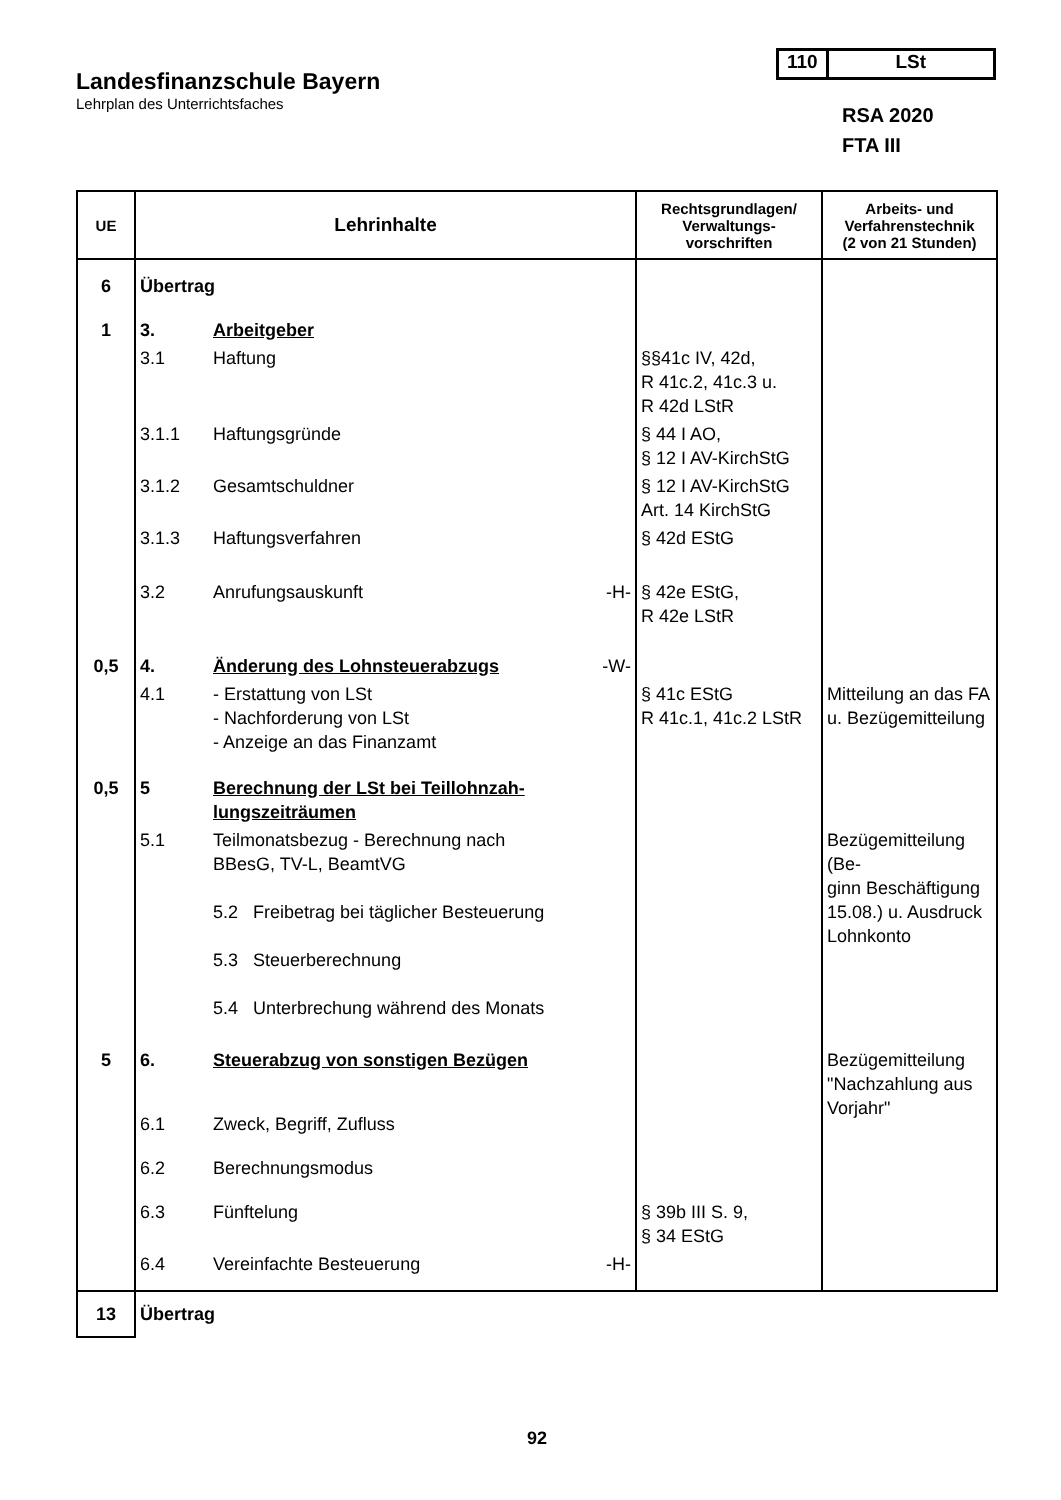Landesfinanzschule Bayern
Lehrplan des Unterrichtsfaches
110 LSt
RSA 2020
FTA III
| UE | Lehrinhalte | | | Rechtsgrundlagen/ Verwaltungs- vorschriften | Arbeits- und Verfahrenstechnik (2 von 21 Stunden) |
| --- | --- | --- | --- | --- | --- |
| 6 | Übertrag | | | | |
| 1 | 3. | Arbeitgeber | | | |
| | 3.1 | Haftung | | §§41c IV, 42d, R 41c.2, 41c.3 u. R 42d LStR | |
| | 3.1.1 | Haftungsgründe | | § 44 I AO, § 12 I AV-KirchStG | |
| | 3.1.2 | Gesamtschuldner | | § 12 I AV-KirchStG Art. 14 KirchStG | |
| | 3.1.3 | Haftungsverfahren | | § 42d EStG | |
| | 3.2 | Anrufungsauskunft | -H- | § 42e EStG, R 42e LStR | |
| 0,5 | 4. | Änderung des Lohnsteuerabzugs | -W- | | |
| | 4.1 | - Erstattung von LSt - Nachforderung von LSt - Anzeige an das Finanzamt | | § 41c EStG R 41c.1, 41c.2 LStR | Mitteilung an das FA u. Bezügemitteilung |
| 0,5 | 5 | Berechnung der LSt bei Teillohnzah- lungszeiträumen | | | |
| | 5.1 | Teilmonatsbezug - Berechnung nach BBesG, TV-L, BeamtVG 5.2 Freibetrag bei täglicher Besteuerung 5.3 Steuerberechnung 5.4 Unterbrechung während des Monats | | | Bezügemitteilung (Be- ginn Beschäftigung 15.08.) u. Ausdruck Lohnkonto |
| 5 | 6. | Steuerabzug von sonstigen Bezügen | | | Bezügemitteilung "Nachzahlung aus Vorjahr" |
| | 6.1 | Zweck, Begriff, Zufluss | | | |
| | 6.2 | Berechnungsmodus | | | |
| | 6.3 | Fünftelung | | § 39b III S. 9, § 34 EStG | |
| | 6.4 | Vereinfachte Besteuerung | -H- | | |
| 13 | Übertrag | | | | |
92